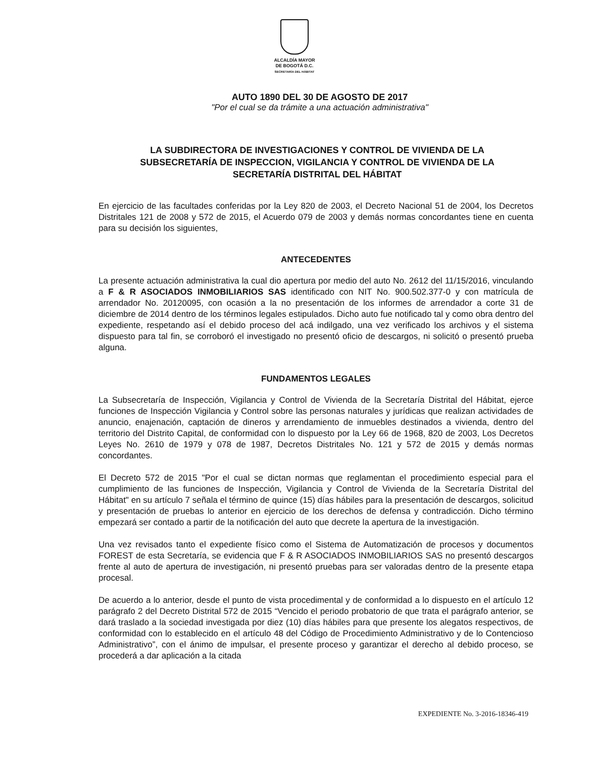ALCALDÍA MAYOR
DE BOGOTÁ D.C.
SECRETARÍA DEL HÁBITAT
AUTO 1890 DEL 30 DE AGOSTO DE 2017
"Por el cual se da trámite a una actuación administrativa"
LA SUBDIRECTORA DE INVESTIGACIONES Y CONTROL DE VIVIENDA DE LA SUBSECRETARÍA DE INSPECCION, VIGILANCIA Y CONTROL DE VIVIENDA DE LA SECRETARÍA DISTRITAL DEL HÁBITAT
En ejercicio de las facultades conferidas por la Ley 820 de 2003, el Decreto Nacional 51 de 2004, los Decretos Distritales 121 de 2008 y 572 de 2015, el Acuerdo 079 de 2003 y demás normas concordantes tiene en cuenta para su decisión los siguientes,
ANTECEDENTES
La presente actuación administrativa la cual dio apertura por medio del auto No. 2612 del 11/15/2016, vinculando a F & R ASOCIADOS INMOBILIARIOS SAS identificado con NIT No. 900.502.377-0 y con matrícula de arrendador No. 20120095, con ocasión a la no presentación de los informes de arrendador a corte 31 de diciembre de 2014 dentro de los términos legales estipulados. Dicho auto fue notificado tal y como obra dentro del expediente, respetando así el debido proceso del acá indilgado, una vez verificado los archivos y el sistema dispuesto para tal fin, se corroboró el investigado no presentó oficio de descargos, ni solicitó o presentó prueba alguna.
FUNDAMENTOS LEGALES
La Subsecretaría de Inspección, Vigilancia y Control de Vivienda de la Secretaría Distrital del Hábitat, ejerce funciones de Inspección Vigilancia y Control sobre las personas naturales y jurídicas que realizan actividades de anuncio, enajenación, captación de dineros y arrendamiento de inmuebles destinados a vivienda, dentro del territorio del Distrito Capital, de conformidad con lo dispuesto por la Ley 66 de 1968, 820 de 2003, Los Decretos Leyes No. 2610 de 1979 y 078 de 1987, Decretos Distritales No. 121 y 572 de 2015 y demás normas concordantes.
El Decreto 572 de 2015 "Por el cual se dictan normas que reglamentan el procedimiento especial para el cumplimiento de las funciones de Inspección, Vigilancia y Control de Vivienda de la Secretaría Distrital del Hábitat" en su artículo 7 señala el término de quince (15) días hábiles para la presentación de descargos, solicitud y presentación de pruebas lo anterior en ejercicio de los derechos de defensa y contradicción. Dicho término empezará ser contado a partir de la notificación del auto que decrete la apertura de la investigación.
Una vez revisados tanto el expediente físico como el Sistema de Automatización de procesos y documentos FOREST de esta Secretaría, se evidencia que F & R ASOCIADOS INMOBILIARIOS SAS no presentó descargos frente al auto de apertura de investigación, ni presentó pruebas para ser valoradas dentro de la presente etapa procesal.
De acuerdo a lo anterior, desde el punto de vista procedimental y de conformidad a lo dispuesto en el artículo 12 parágrafo 2 del Decreto Distrital 572 de 2015 “Vencido el periodo probatorio de que trata el parágrafo anterior, se dará traslado a la sociedad investigada por diez (10) días hábiles para que presente los alegatos respectivos, de conformidad con lo establecido en el artículo 48 del Código de Procedimiento Administrativo y de lo Contencioso Administrativo”, con el ánimo de impulsar, el presente proceso y garantizar el derecho al debido proceso, se procederá a dar aplicación a la citada
EXPEDIENTE No. 3-2016-18346-419